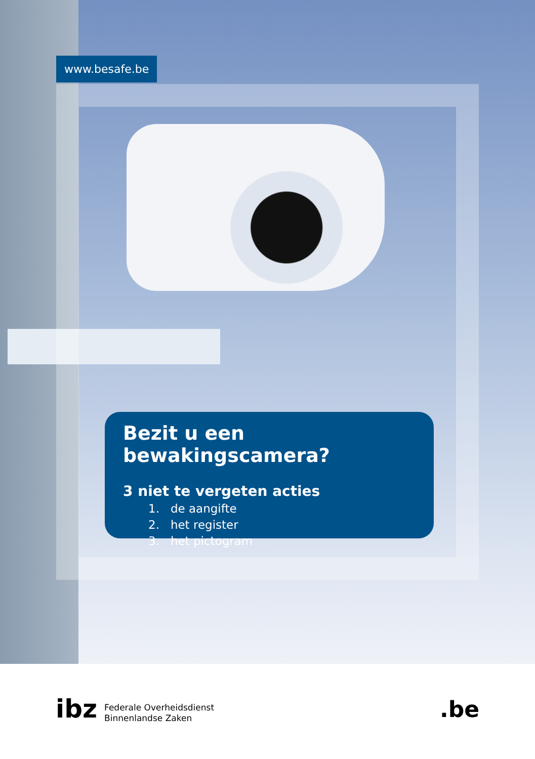www.besafe.be
Bezit u een bewakingscamera?
3 niet te vergeten acties
1. de aangifte
2. het register
3. het pictogram
ibz Federale Overheidsdienst
Binnenlandse Zaken
.be